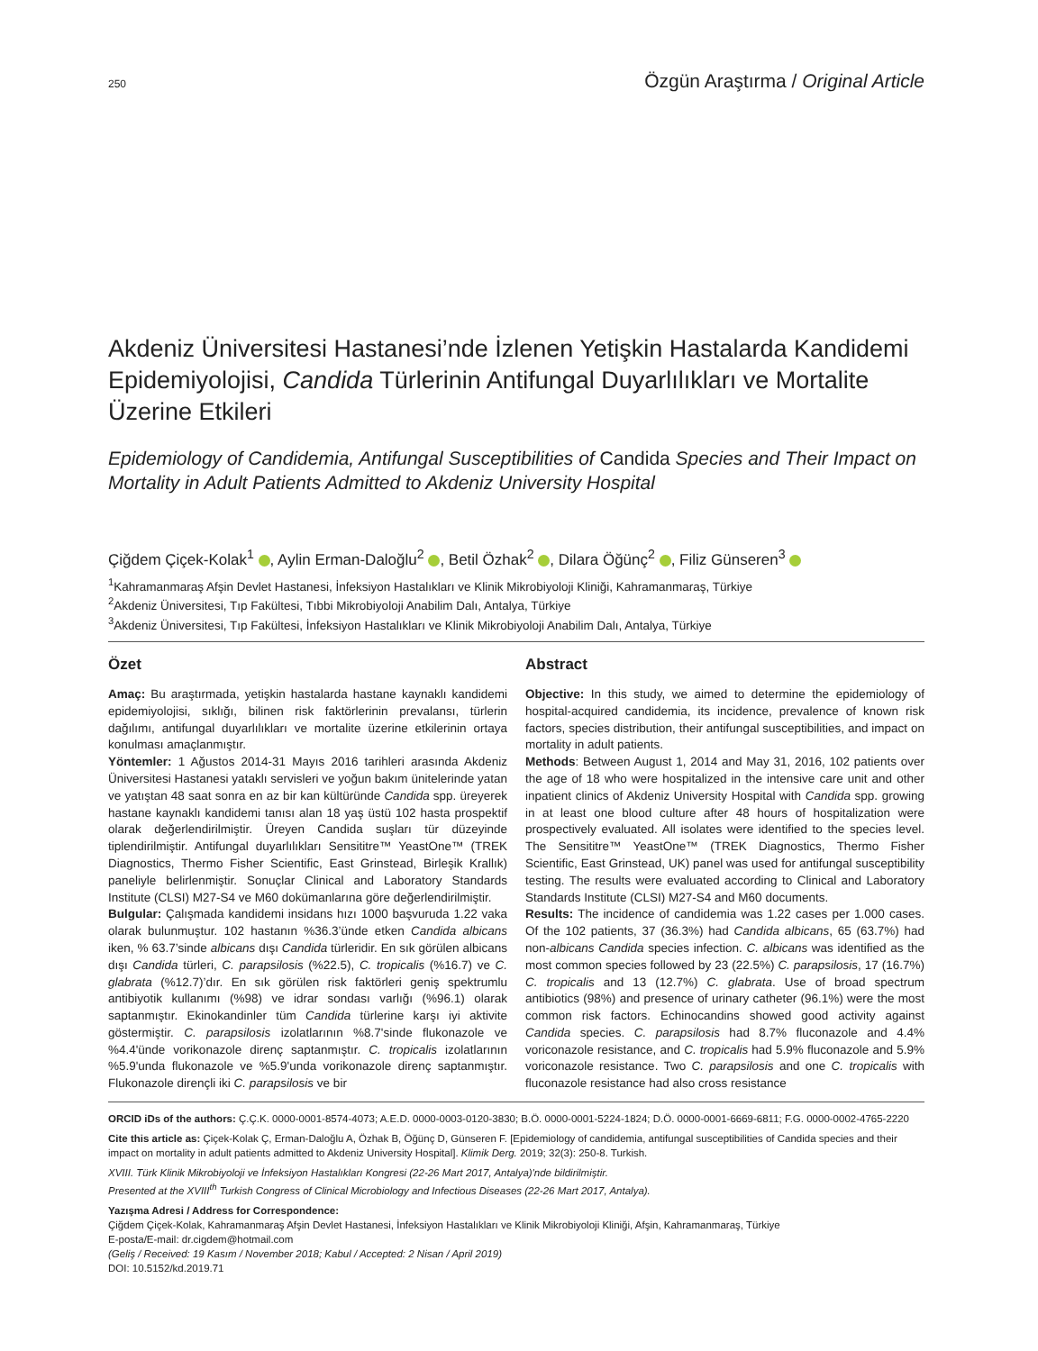250 Özgün Araştırma / Original Article
Akdeniz Üniversitesi Hastanesi’nde İzlenen Yetişkin Hastalarda Kandidemi Epidemiyolojisi, Candida Türlerinin Antifungal Duyarlılıkları ve Mortalite Üzerine Etkileri
Epidemiology of Candidemia, Antifungal Susceptibilities of Candida Species and Their Impact on Mortality in Adult Patients Admitted to Akdeniz University Hospital
Çiğdem Çiçek-Kolak<sup>1</sup> , Aylin Erman-Daloğlu<sup>2</sup> , Betil Özhak<sup>2</sup> , Dilara Öğünç<sup>2</sup> , Filiz Günseren<sup>3</sup>
<sup>1</sup> Kahramanmaraş Afşin Devlet Hastanesi, İnfeksiyon Hastalıkları ve Klinik Mikrobiyoloji Kliniği, Kahramanmaraş, Türkiye
<sup>2</sup> Akdeniz Üniversitesi, Tıp Fakültesi, Tıbbi Mikrobiyoloji Anabilim Dalı, Antalya, Türkiye
<sup>3</sup> Akdeniz Üniversitesi, Tıp Fakültesi, İnfeksiyon Hastalıkları ve Klinik Mikrobiyoloji Anabilim Dalı, Antalya, Türkiye
Özet
Amaç: Bu araştırmada, yetişkin hastalarda hastane kaynaklı kandidemi epidemiyolojisi, sıklığı, bilinen risk faktörlerinin prevalansı, türlerin dağılımı, antifungal duyarlılıkları ve mortalite üzerine etkilerinin ortaya konulması amaçlanmıştır.
Yöntemler: 1 Ağustos 2014-31 Mayıs 2016 tarihleri arasında Akdeniz Üniversitesi Hastanesi yataklı servisleri ve yoğun bakım ünitelerinde yatan ve yatıştan 48 saat sonra en az bir kan kültüründe Candida spp. üreyerek hastane kaynaklı kandidemi tanısı alan 18 yaş üstü 102 hasta prospektif olarak değerlendirilmiştir. Üreyen Candida suşları tür düzeyinde tiplendirilmiştir. Antifungal duyarlılıkları Sensititre™ YeastOne™ (TREK Diagnostics, Thermo Fisher Scientific, East Grinstead, Birleşik Krallık) paneliyle belirlenmiştir. Sonuçlar Clinical and Laboratory Standards Institute (CLSI) M27-S4 ve M60 dokümanlarına göre değerlendirilmiştir.
Bulgular: Çalışmada kandidemi insidans hızı 1000 başvuruda 1.22 vaka olarak bulunmuştur. 102 hastanın %36.3’ünde etken Candida albicans iken, % 63.7’sinde albicans dışı Candida türleridir. En sık görülen albicans dışı Candida türleri, C. parapsilosis (%22.5), C. tropicalis (%16.7) ve C. glabrata (%12.7)’dır. En sık görülen risk faktörleri geniş spektrumlu antibiyotik kullanımı (%98) ve idrar sondası varlığı (%96.1) olarak saptanmıştır. Ekinokandinler tüm Candida türlerine karşı iyi aktivite göstermiştir. C. parapsilosis izolatlarının %8.7'sinde flukonazole ve %4.4'ünde vorikonazole direnç saptanmıştır. C. tropicalis izolatlarının %5.9'unda flukonazole ve %5.9'unda vorikonazole direnç saptanmıştır. Flukonazole dirençli iki C. parapsilosis ve bir
Abstract
Objective: In this study, we aimed to determine the epidemiology of hospital-acquired candidemia, its incidence, prevalence of known risk factors, species distribution, their antifungal susceptibilities, and impact on mortality in adult patients.
Methods: Between August 1, 2014 and May 31, 2016, 102 patients over the age of 18 who were hospitalized in the intensive care unit and other inpatient clinics of Akdeniz University Hospital with Candida spp. growing in at least one blood culture after 48 hours of hospitalization were prospectively evaluated. All isolates were identified to the species level. The Sensititre™ YeastOne™ (TREK Diagnostics, Thermo Fisher Scientific, East Grinstead, UK) panel was used for antifungal susceptibility testing. The results were evaluated according to Clinical and Laboratory Standards Institute (CLSI) M27-S4 and M60 documents.
Results: The incidence of candidemia was 1.22 cases per 1.000 cases. Of the 102 patients, 37 (36.3%) had Candida albicans, 65 (63.7%) had non-albicans Candida species infection. C. albicans was identified as the most common species followed by 23 (22.5%) C. parapsilosis, 17 (16.7%) C. tropicalis and 13 (12.7%) C. glabrata. Use of broad spectrum antibiotics (98%) and presence of urinary catheter (96.1%) were the most common risk factors. Echinocandins showed good activity against Candida species. C. parapsilosis had 8.7% fluconazole and 4.4% voriconazole resistance, and C. tropicalis had 5.9% fluconazole and 5.9% voriconazole resistance. Two C. parapsilosis and one C. tropicalis with fluconazole resistance had also cross resistance
ORCID iDs of the authors: Ç.Ç.K. 0000-0001-8574-4073; A.E.D. 0000-0003-0120-3830; B.Ö. 0000-0001-5224-1824; D.Ö. 0000-0001-6669-6811; F.G. 0000-0002-4765-2220
Cite this article as: Çiçek-Kolak Ç, Erman-Daloğlu A, Özhak B, Öğünç D, Günseren F. [Epidemiology of candidemia, antifungal susceptibilities of Candida species and their impact on mortality in adult patients admitted to Akdeniz University Hospital]. Klimik Derg. 2019; 32(3): 250-8. Turkish.
XVIII. Türk Klinik Mikrobiyoloji ve İnfeksiyon Hastalıkları Kongresi (22-26 Mart 2017, Antalya)'nde bildirilmiştir.
Presented at the XVIII<sup>th</sup> Turkish Congress of Clinical Microbiology and Infectious Diseases (22-26 Mart 2017, Antalya).
Yazışma Adresi / Address for Correspondence:
Çiğdem Çiçek-Kolak, Kahramanmaraş Afşin Devlet Hastanesi, İnfeksiyon Hastalıkları ve Klinik Mikrobiyoloji Kliniği, Afşin, Kahramanmaraş, Türkiye
E-posta/E-mail: dr.cigdem@hotmail.com
(Geliş / Received: 19 Kasım / November 2018; Kabul / Accepted: 2 Nisan / April 2019)
DOI: 10.5152/kd.2019.71